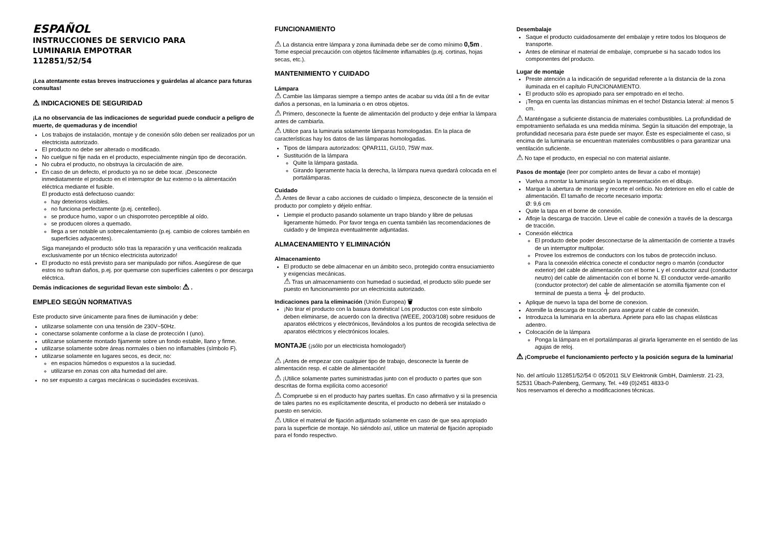ESPAÑOL
INSTRUCCIONES DE SERVICIO PARA
LUMINARIA EMPOTRAR
112851/52/54
¡Lea atentamente estas breves instrucciones y guárdelas al alcance para futuras consultas!
⚠ INDICACIONES DE SEGURIDAD
¡La no observancia de las indicaciones de seguridad puede conducir a peligro de muerte, de quemaduras y de incendio!
Los trabajos de instalación, montaje y de conexión sólo deben ser realizados por un electricista autorizado.
El producto no debe ser alterado o modificado.
No cuelgue ni fije nada en el producto, especialmente ningún tipo de decoración.
No cubra el producto, no obstruya la circulación de aire.
En caso de un defecto, el producto ya no se debe tocar. ¡Desconecte inmediatamente el producto en el interruptor de luz externo o la alimentación eléctrica mediante el fusible.
El producto está defectuoso cuando:
hay deterioros visibles.
no funciona perfectamente (p.ej. centelleo).
se produce humo, vapor o un chisporroteo perceptible al oído.
se producen olores a quemado.
llega a ser notable un sobrecalentamiento (p.ej. cambio de colores también en superficies adyacentes).
Siga manejando el producto sólo tras la reparación y una verificación realizada exclusivamente por un técnico electricista autorizado!
El producto no está previsto para ser manipulado por niños. Asegúrese de que estos no sufran daños, p.ej. por quemarse con superfícies calientes o por descarga eléctrica.
Demás indicaciones de seguridad llevan este símbolo: ⚠ .
EMPLEO SEGÚN NORMATIVAS
Este producto sirve únicamente para fines de iluminación y debe:
utilizarse solamente con una tensión de 230V~50Hz.
conectarse solamente conforme a la clase de protección I (uno).
utilizarse solamente montado fijamente sobre un fondo estable, llano y firme.
utilizarse solamente sobre áreas normales o bien no inflamables (símbolo F).
utilizarse solamente en lugares secos, es decir, no:
en espacios húmedos o expuestos a la suciedad.
utilizarse en zonas con alta humedad del aire.
no ser expuesto a cargas mecánicas o suciedades excesivas.
FUNCIONAMIENTO
⚠ La distancia entre lámpara y zona iluminada debe ser de como mínimo 0,5m . Tome especial precaución con objetos fácilmente inflamables (p.ej. cortinas, hojas secas, etc.).
MANTENIMIENTO Y CUIDADO
Lámpara
⚠ Cambie las lámparas siempre a tiempo antes de acabar su vida útil a fin de evitar daños a personas, en la luminaria o en otros objetos.
⚠ Primero, desconecte la fuente de alimentación del producto y deje enfriar la lámpara antes de cambiarla.
⚠ Utilice para la luminaria solamente lámparas homologadas. En la placa de características hay los datos de las lámparas homologadas.
Tipos de lámpara autorizados: QPAR111, GU10, 75W max.
Sustitución de la lámpara
Quite la lámpara gastada.
Girando ligeramente hacia la derecha, la lámpara nueva quedará colocada en el portalámparas.
Cuidado
⚠ Antes de llevar a cabo acciones de cuidado o limpieza, desconecte de la tensión el producto por completo y déjelo enfriar.
Liempie el producto pasando solamente un trapo blando y libre de pelusas ligeramente húmedo. Por favor tenga en cuenta también las recomendaciones de cuidado y de limpieza eventualmente adjuntadas.
ALMACENAMIENTO Y ELIMINACIÓN
Almacenamiento
El producto se debe almacenar en un ámbito seco, protegido contra ensuciamiento y exigencias mecánicas.
⚠ Tras un almacenamiento con humedad o suciedad, el producto sólo puede ser puesto en funcionamiento por un electricista autorizado.
Indicaciones para la eliminación (Unión Europea) 🗑
¡No tirar el producto con la basura doméstica! Los productos con este símbolo deben eliminarse, de acuerdo con la directiva (WEEE, 2003/108) sobre residuos de aparatos eléctricos y electrónicos, llevándolos a los puntos de recogida selectiva de aparatos eléctricos y electrónicos locales.
MONTAJE (¡sólo por un electricista homologado!)
⚠ ¡Antes de empezar con cualquier tipo de trabajo, desconecte la fuente de alimentación resp. el cable de alimentación!
⚠ ¡Utilice solamente partes suministradas junto con el producto o partes que son descritas de forma explícita como accesorio!
⚠ Compruebe si en el producto hay partes sueltas. En caso afirmativo y si la presencia de tales partes no es explícitamente descrita, el producto no deberá ser instalado o puesto en servicio.
⚠ Utilice el material de fijación adjuntado solamente en caso de que sea apropiado para la superficie de montaje. No siéndolo así, utilice un material de fijación apropiado para el fondo respectivo.
Desembalaje
Saque el producto cuidadosamente del embalaje y retire todos los bloqueos de transporte.
Antes de eliminar el material de embalaje, compruebe si ha sacado todos los componentes del producto.
Lugar de montaje
Preste atención a la indicación de seguridad referente a la distancia de la zona iluminada en el capítulo FUNCIONAMIENTO.
El producto sólo es apropiado para ser empotrado en el techo.
¡Tenga en cuenta las distancias mínimas en el techo! Distancia lateral: al menos 5 cm.
⚠ Manténgase a suficiente distancia de materiales combustibles. La profundidad de empotramiento señalada es una medida mínima. Según la situación del empotraje, la profundidad necesaria para éste puede ser mayor. Éste es especialmente el caso, si encima de la luminaria se encuentran materiales combustibles o para garantizar una ventilación suficiente.
⚠ No tape el producto, en especial no con material aislante.
Pasos de montaje (leer por completo antes de llevar a cabo el montaje)
Vuelva a montar la luminaria según la representación en el dibujo.
Marque la abertura de montaje y recorte el orificio. No deteriore en ello el cable de alimentación. El tamaño de recorte necesario importa:
Ø: 9,6 cm
Quite la tapa en el borne de conexión.
Afloje la descarga de tracción. Lleve el cable de conexión a través de la descarga de tracción.
Conexión eléctrica
El producto debe poder desconectarse de la alimentación de corriente a través de un interruptor multipolar.
Provee los extremos de conductors con los tubos de protección incluso.
Para la conexión eléctrica conecte el conductor negro o marrón (conductor exterior) del cable de alimentación con el borne L y el conductor azul (conductor neutro) del cable de alimentación con el borne N. El conductor verde-amarillo (conductor protector) del cable de alimentación se atornilla fijamente con el terminal de puesta a tierra ⏚ del producto.
Aplique de nuevo la tapa del borne de conexion.
Atornille la descarga de tracción para asegurar el cable de conexión.
Introduzca la luminaria en la abertura. Apriete para ello las chapas elásticas adentro.
Colocación de la lámpara
Ponga la lámpara en el portalámparas al girarla ligeramente en el sentido de las agujas de reloj.
⚠ ¡Compruebe el funcionamiento perfecto y la posición segura de la luminaria!
No. del artículo 112851/52/54 © 05/2011 SLV Elektronik GmbH, Daimlerstr. 21-23, 52531 Übach-Palenberg, Germany, Tel. +49 (0)2451 4833-0
Nos reservamos el derecho a modificaciones técnicas.